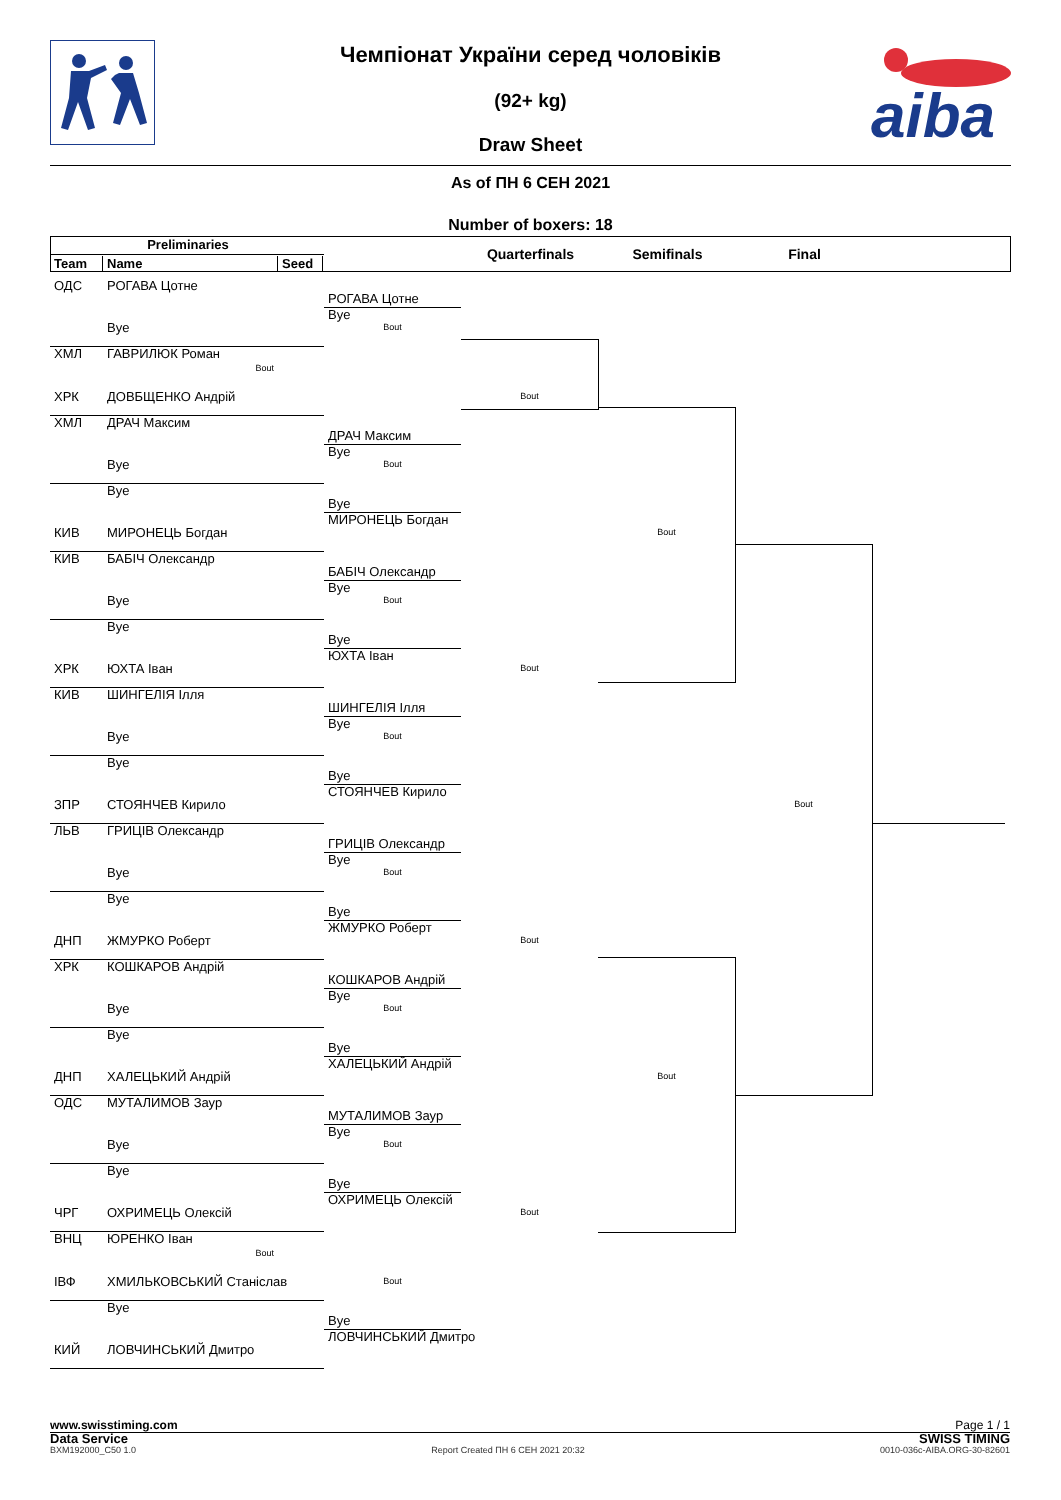aiba
Чемпіонат України серед чоловіків
(92+ kg)
Draw Sheet
As of ПН 6 СЕН 2021
Number of boxers: 18
Preliminaries
Quarterfinals Semifinals Final
Team Name Seed
ОДС РОГАВА Цотне
РОГАВА Цотне
Bye
Bye Bout
ХМЛ ГАВРИЛЮК Роман
Bout
ХРК ДОВБЩЕНКО Андрій Bout
ХМЛ ДРАЧ Максим
ДРАЧ Максим
Bye
Bye Bout
Bye
Bye
МИРОНЕЦЬ Богдан
КИВ МИРОНЕЦЬ Богдан Bout
КИВ БАБІЧ Олександр
БАБІЧ Олександр
Bye
Bye Bout
Bye
Bye
ЮХТА Іван
ХРК ЮХТА Іван Bout
КИВ ШИНГЕЛІЯ Ілля
ШИНГЕЛІЯ Ілля
Bye
Bye Bout
Bye
Bye
СТОЯНЧЕВ Кирило
ЗПР СТОЯНЧЕВ Кирило Bout
ЛЬВ ГРИЦІВ Олександр
ГРИЦІВ Олександр
Bye
Bye Bout
Bye
Bye
ЖМУРКО Роберт
ДНП ЖМУРКО Роберт Bout
ХРК КОШКАРОВ Андрій
КОШКАРОВ Андрій
Bye
Bye Bout
Bye
Bye
ХАЛЕЦЬКИЙ Андрій
ДНП ХАЛЕЦЬКИЙ Андрій Bout
ОДС МУТАЛИМОВ Заур
МУТАЛИМОВ Заур
Bye
Bye Bout
Bye
Bye
ОХРИМЕЦЬ Олексій
ЧРГ ОХРИМЕЦЬ Олексій Bout
ВНЦ ЮРЕНКО Іван
Bout
ІВФ ХМИЛЬКОВСЬКИЙ Станіслав Bout
Bye
Bye
ЛОВЧИНСЬКИЙ Дмитро
КИЙ ЛОВЧИНСЬКИЙ Дмитро
www.swisstiming.com Page 1 / 1
Data Service SWISS TIMING
BXM192000_C50 1.0 Report Created ПН 6 СЕН 2021 20:32 0010-036c-AIBA.ORG-30-82601